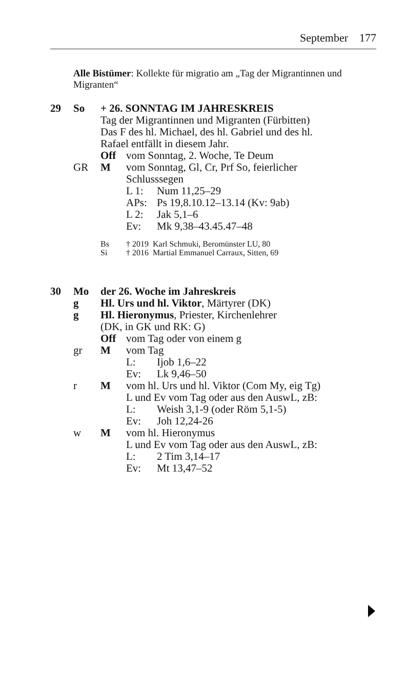September 177
Alle Bistümer: Kollekte für migratio am „Tag der Migrantinnen und Migranten“
29 So + 26. SONNTAG IM JAHRESKREIS
Tag der Migrantinnen und Migranten (Fürbitten)
Das F des hl. Michael, des hl. Gabriel und des hl.
Rafael entfällt in diesem Jahr.
Off vom Sonntag, 2. Woche, Te Deum
GR M vom Sonntag, Gl, Cr, Prf So, feierlicher
Schlusssegen
L 1: Num 11,25–29
APs: Ps 19,8.10.12–13.14 (Kv: 9ab)
L 2: Jak 5,1–6
Ev: Mk 9,38–43.45.47–48
Bs † 2019 Karl Schmuki, Beromünster LU, 80
Si † 2016 Martial Emmanuel Carraux, Sitten, 69
30 Mo der 26. Woche im Jahreskreis
g Hl. Urs und hl. Viktor, Märtyrer (DK)
g Hl. Hieronymus, Priester, Kirchenlehrer
(DK, in GK und RK: G)
Off vom Tag oder von einem g
gr M vom Tag
L: Ijob 1,6–22
Ev: Lk 9,46–50
r M vom hl. Urs und hl. Viktor (Com My, eig Tg)
L und Ev vom Tag oder aus den AuswL, zB:
L: Weish 3,1-9 (oder Röm 5,1-5)
Ev: Joh 12,24-26
w M vom hl. Hieronymus
L und Ev vom Tag oder aus den AuswL, zB:
L: 2 Tim 3,14–17
Ev: Mt 13,47–52